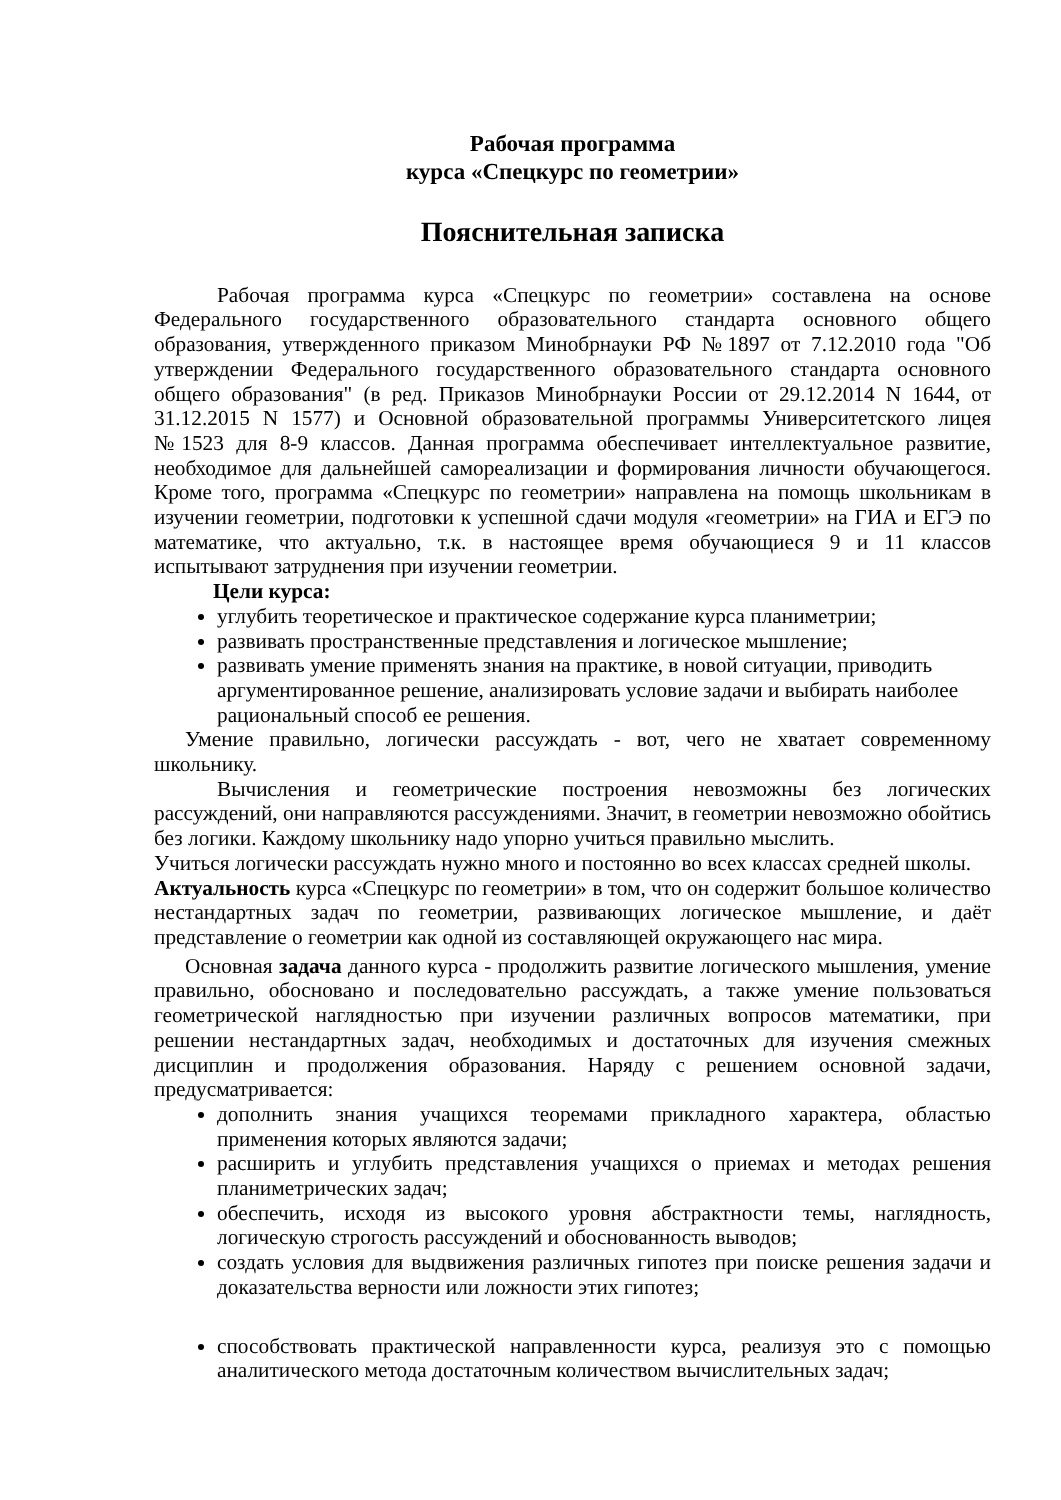Рабочая программа
курса «Спецкурс по геометрии»
Пояснительная записка
Рабочая программа курса «Спецкурс по геометрии» составлена на основе Федерального государственного образовательного стандарта основного общего образования, утвержденного приказом Минобрнауки РФ №1897 от 7.12.2010 года "Об утверждении Федерального государственного образовательного стандарта основного общего образования" (в ред. Приказов Минобрнауки России от 29.12.2014 N 1644, от 31.12.2015 N 1577) и Основной образовательной программы Университетского лицея №1523 для 8-9 классов. Данная программа обеспечивает интеллектуальное развитие, необходимое для дальнейшей самореализации и формирования личности обучающегося. Кроме того, программа «Спецкурс по геометрии» направлена на помощь школьникам в изучении геометрии, подготовки к успешной сдачи модуля «геометрии» на ГИА и ЕГЭ по математике, что актуально, т.к. в настоящее время обучающиеся 9 и 11 классов испытывают затруднения при изучении геометрии.
Цели курса:
углубить теоретическое и практическое содержание курса планиметрии;
развивать пространственные представления и логическое мышление;
развивать умение применять знания на практике, в новой ситуации, приводить аргументированное решение, анализировать условие задачи и выбирать наиболее рациональный способ ее решения.
Умение правильно, логически рассуждать - вот, чего не хватает современному школьнику.
Вычисления и геометрические построения невозможны без логических рассуждений, они направляются рассуждениями. Значит, в геометрии невозможно обойтись без логики. Каждому школьнику надо упорно учиться правильно мыслить.
Учиться логически рассуждать нужно много и постоянно во всех классах средней школы.
Актуальность курса «Спецкурс по геометрии» в том, что он содержит большое количество нестандартных задач по геометрии, развивающих логическое мышление, и даёт представление о геометрии как одной из составляющей окружающего нас мира.
Основная задача данного курса - продолжить развитие логического мышления, умение правильно, обосновано и последовательно рассуждать, а также умение пользоваться геометрической наглядностью при изучении различных вопросов математики, при решении нестандартных задач, необходимых и достаточных для изучения смежных дисциплин и продолжения образования. Наряду с решением основной задачи, предусматривается:
дополнить знания учащихся теоремами прикладного характера, областью применения которых являются задачи;
расширить и углубить представления учащихся о приемах и методах решения планиметрических задач;
обеспечить, исходя из высокого уровня абстрактности темы, наглядность, логическую строгость рассуждений и обоснованность выводов;
создать условия для выдвижения различных гипотез при поиске решения задачи и доказательства верности или ложности этих гипотез;
способствовать практической направленности курса, реализуя это с помощью аналитического метода достаточным количеством вычислительных задач;